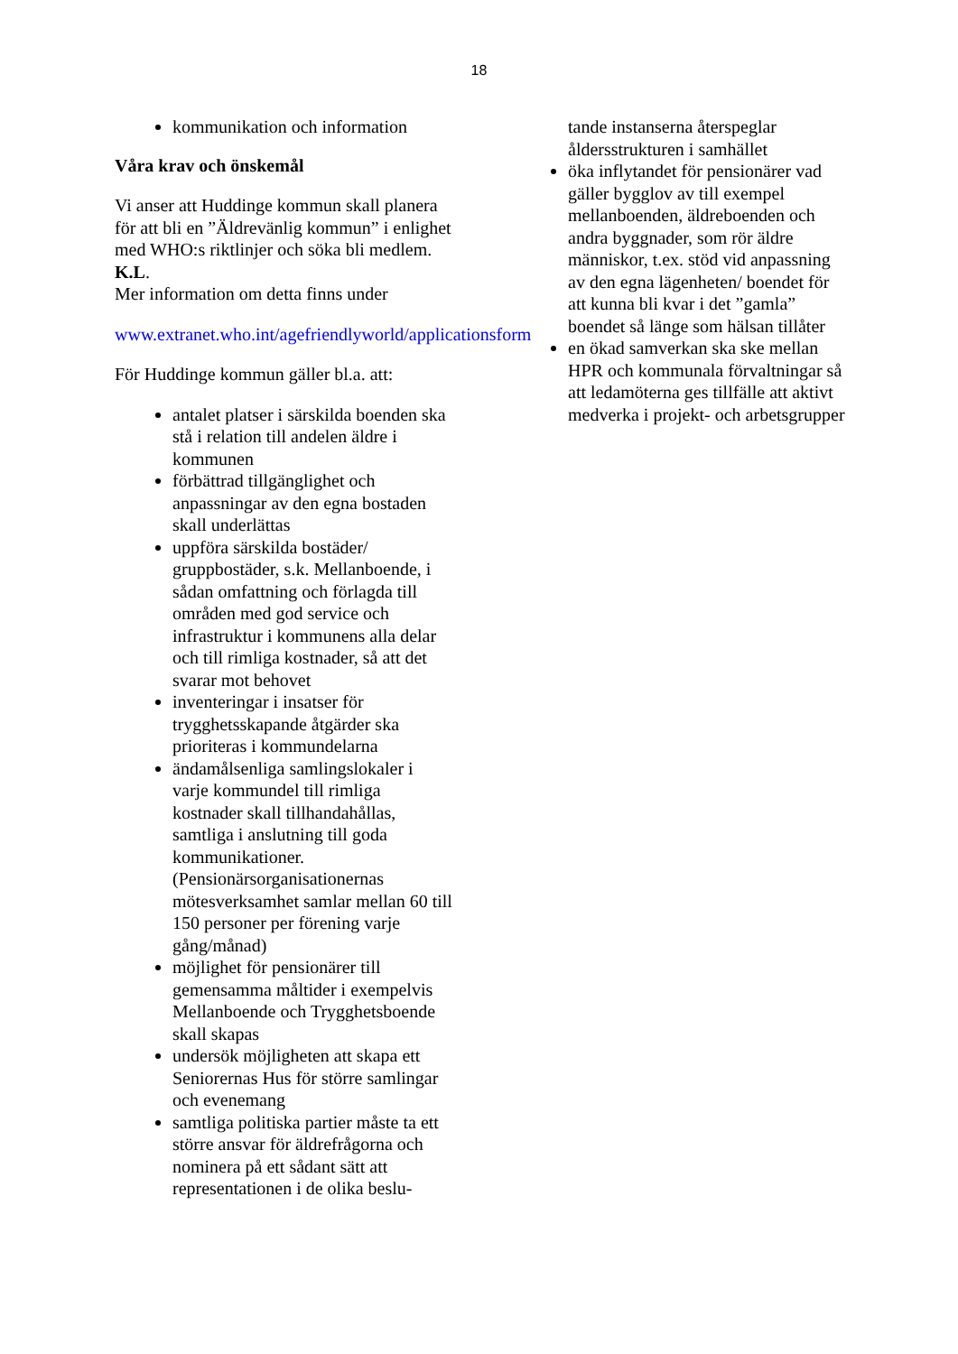18
kommunikation och information
Våra krav och önskemål
Vi anser att Huddinge kommun skall planera för att bli en ”Äldrevänlig kommun” i enlighet med WHO:s riktlinjer och söka bli medlem. K.L.
Mer information om detta finns under
www.extranet.who.int/agefriendlyworld/applicationsform
För Huddinge kommun gäller bl.a. att:
antalet platser i särskilda boenden ska stå i relation till andelen äldre i kommunen
förbättrad tillgänglighet och anpassningar av den egna bostaden skall underlättas
uppföra särskilda bostäder/ gruppbostäder, s.k. Mellanboende, i sådan omfattning och förlagda till områden med god service och infrastruktur i kommunens alla delar och till rimliga kostnader, så att det svarar mot behovet
inventeringar i insatser för trygghetsskapande åtgärder ska prioriteras i kommundelarna
ändamålsenliga samlingslokaler i varje kommundel till rimliga kostnader skall tillhandahållas, samtliga i anslutning till goda kommunikationer. (Pensionärsorganisationernas mötesverksamhet samlar mellan 60 till 150 personer per förening varje gång/månad)
möjlighet för pensionärer till gemensamma måltider i exempelvis Mellanboende och Trygghetsboende skall skapas
undersök möjligheten att skapa ett Seniorernas Hus för större samlingar och evenemang
samtliga politiska partier måste ta ett större ansvar för äldrefrågorna och nominera på ett sådant sätt att representationen i de olika beslu-
tande instanserna återspeglar åldersstrukturen i samhället
öka inflytandet för pensionärer vad gäller bygglov av till exempel mellanboenden, äldreboenden och andra byggnader, som rör äldre människor, t.ex. stöd vid anpassning av den egna lägenheten/ boendet för att kunna bli kvar i det ”gamla” boendet så länge som hälsan tillåter
en ökad samverkan ska ske mellan HPR och kommunala förvaltningar så att ledamöterna ges tillfälle att aktivt medverka i projekt- och arbetsgrupper